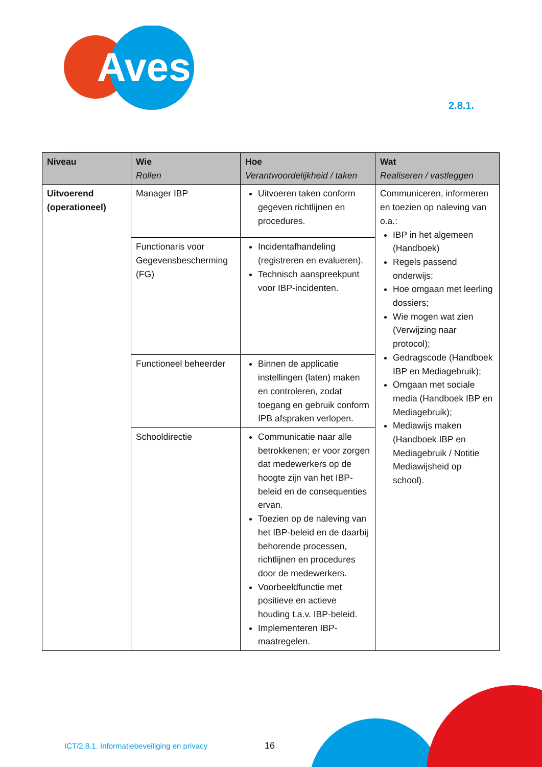Aves
2.8.1.
| Niveau | Wie Rollen | Hoe Verantwoordelijkheid / taken | Wat Realiseren / vastleggen |
| --- | --- | --- | --- |
| Uitvoerend (operationeel) | Manager IBP | Uitvoeren taken conform gegeven richtlijnen en procedures. | Communiceren, informeren en toezien op naleving van o.a.: IBP in het algemeen (Handboek) Regels passend onderwijs; Hoe omgaan met leerling dossiers; Wie mogen wat zien (Verwijzing naar protocol); Gedragscode (Handboek IBP en Mediagebruik); Omgaan met sociale media (Handboek IBP en Mediagebruik); Mediawijs maken (Handboek IBP en Mediagebruik / Notitie Mediawijsheid op school). |
| | Functionaris voor Gegevensbescherming (FG) | Incidentafhandeling (registreren en evalueren). Technisch aanspreekpunt voor IBP-incidenten. | |
| | Functioneel beheerder | Binnen de applicatie instellingen (laten) maken en controleren, zodat toegang en gebruik conform IPB afspraken verlopen. | |
| | Schooldirectie | Communicatie naar alle betrokkenen; er voor zorgen dat medewerkers op de hoogte zijn van het IBP-beleid en de consequenties ervan. Toezien op de naleving van het IBP-beleid en de daarbij behorende processen, richtlijnen en procedures door de medewerkers. Voorbeeldfunctie met positieve en actieve houding t.a.v. IBP-beleid. Implementeren IBP-maatregelen. | |
ICT/2.8.1. Informatiebeveiliging en privacy
16